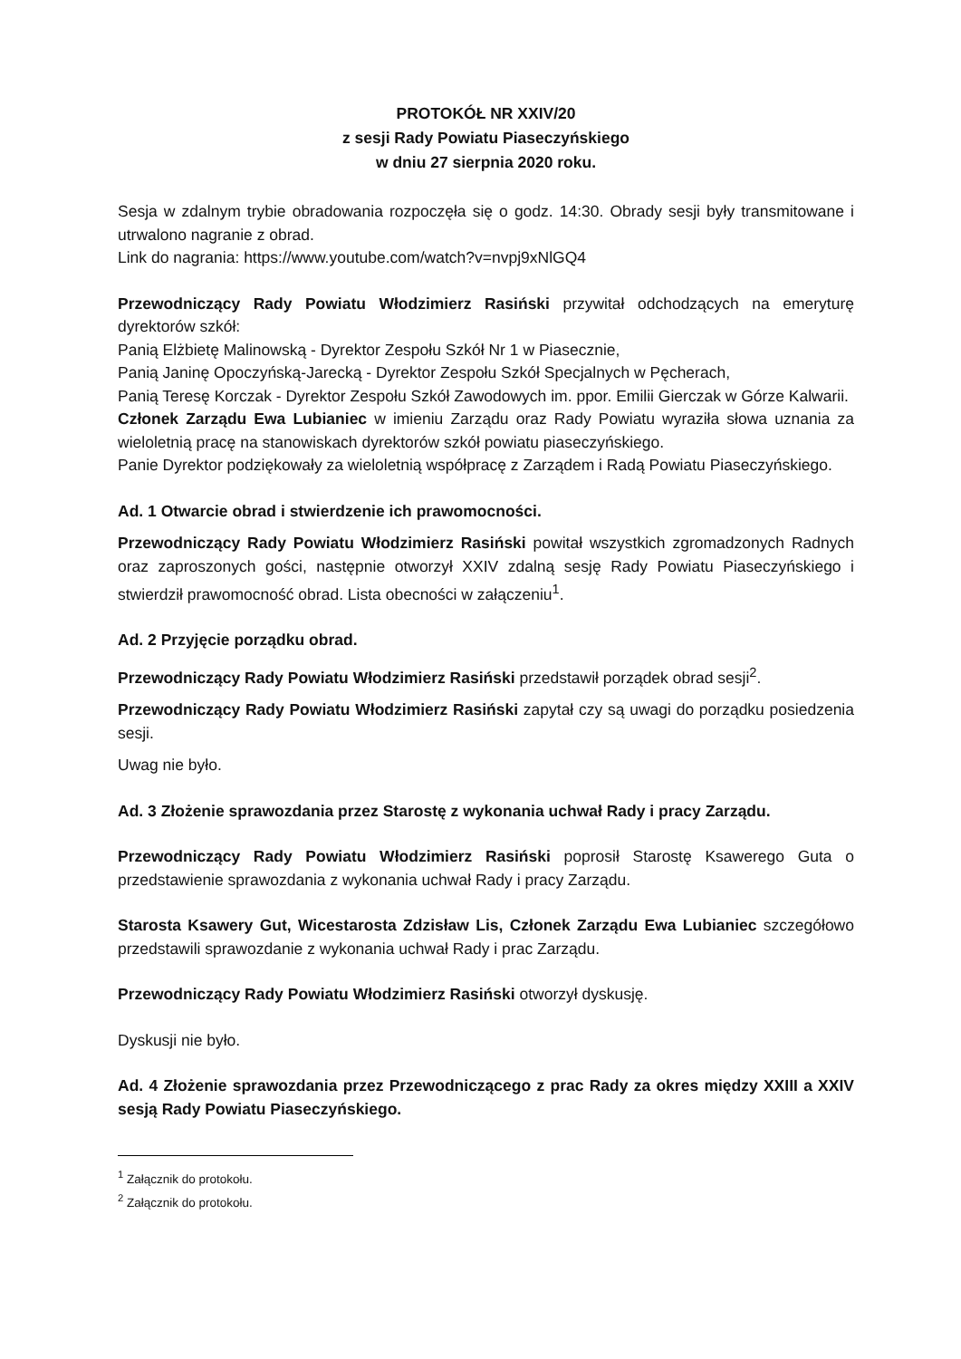PROTOKÓŁ NR XXIV/20
z sesji Rady Powiatu Piaseczyńskiego
w dniu 27 sierpnia 2020 roku.
Sesja w zdalnym trybie obradowania rozpoczęła się o godz. 14:30. Obrady sesji były transmitowane i utrwalono nagranie z obrad.
Link do nagrania: https://www.youtube.com/watch?v=nvpj9xNlGQ4
Przewodniczący Rady Powiatu Włodzimierz Rasiński przywitał odchodzących na emeryturę dyrektorów szkół:
Panią Elżbietę Malinowską - Dyrektor Zespołu Szkół Nr 1 w Piasecznie,
Panią Janinę Opoczyńską-Jarecką - Dyrektor Zespołu Szkół Specjalnych w Pęcherach,
Panią Teresę Korczak - Dyrektor Zespołu Szkół Zawodowych im. ppor. Emilii Gierczak w Górze Kalwarii.
Członek Zarządu Ewa Lubianiec w imieniu Zarządu oraz Rady Powiatu wyraziła słowa uznania za wieloletnią pracę na stanowiskach dyrektorów szkół powiatu piaseczyńskiego.
Panie Dyrektor podziękowały za wieloletnią współpracę z Zarządem i Radą Powiatu Piaseczyńskiego.
Ad. 1 Otwarcie obrad i stwierdzenie ich prawomocności.
Przewodniczący Rady Powiatu Włodzimierz Rasiński powitał wszystkich zgromadzonych Radnych oraz zaproszonych gości, następnie otworzył XXIV zdalną sesję Rady Powiatu Piaseczyńskiego i stwierdził prawomocność obrad. Lista obecności w załączeniu<sup>1</sup>.
Ad. 2 Przyjęcie porządku obrad.
Przewodniczący Rady Powiatu Włodzimierz Rasiński przedstawił porządek obrad sesji<sup>2</sup>.
Przewodniczący Rady Powiatu Włodzimierz Rasiński zapytał czy są uwagi do porządku posiedzenia sesji.
Uwag nie było.
Ad. 3 Złożenie sprawozdania przez Starostę z wykonania uchwał Rady i pracy Zarządu.
Przewodniczący Rady Powiatu Włodzimierz Rasiński poprosił Starostę Ksawerego Guta o przedstawienie sprawozdania z wykonania uchwał Rady i pracy Zarządu.
Starosta Ksawery Gut, Wicestarosta Zdzisław Lis, Członek Zarządu Ewa Lubianiec szczegółowo przedstawili sprawozdanie z wykonania uchwał Rady i prac Zarządu.
Przewodniczący Rady Powiatu Włodzimierz Rasiński otworzył dyskusję.
Dyskusji nie było.
Ad. 4 Złożenie sprawozdania przez Przewodniczącego z prac Rady za okres między XXIII a XXIV sesją Rady Powiatu Piaseczyńskiego.
<sup>1</sup> Załącznik do protokołu.
<sup>2</sup> Załącznik do protokołu.